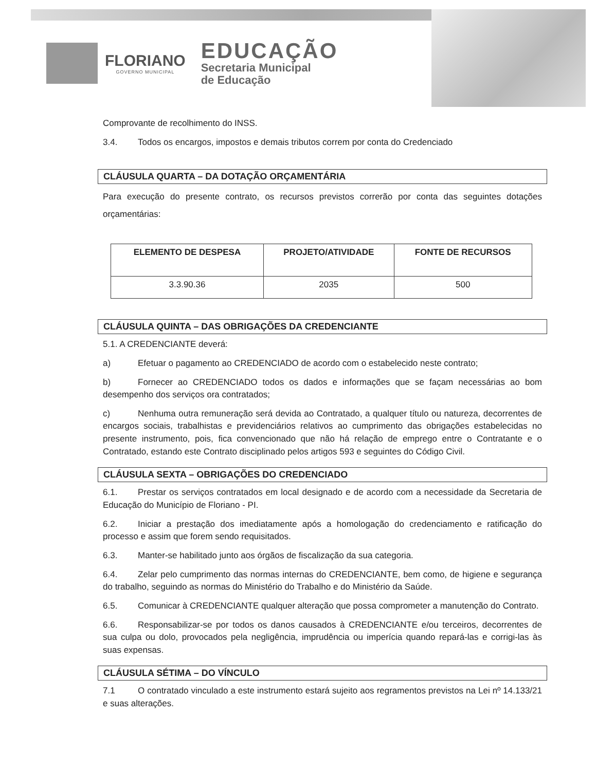FLORIANO
GOVERNO MUNICIPAL
EDUCAÇÃO
Secretaria Municipal
de Educação
Comprovante de recolhimento do INSS.
3.4. Todos os encargos, impostos e demais tributos correm por conta do Credenciado
CLÁUSULA QUARTA – DA DOTAÇÃO ORÇAMENTÁRIA
Para execução do presente contrato, os recursos previstos correrão por conta das seguintes dotações orçamentárias:
| ELEMENTO DE DESPESA | PROJETO/ATIVIDADE | FONTE DE RECURSOS |
| --- | --- | --- |
| 3.3.90.36 | 2035 | 500 |
CLÁUSULA QUINTA – DAS OBRIGAÇÕES DA CREDENCIANTE
5.1. A CREDENCIANTE deverá:
a) Efetuar o pagamento ao CREDENCIADO de acordo com o estabelecido neste contrato;
b) Fornecer ao CREDENCIADO todos os dados e informações que se façam necessárias ao bom desempenho dos serviços ora contratados;
c) Nenhuma outra remuneração será devida ao Contratado, a qualquer título ou natureza, decorrentes de encargos sociais, trabalhistas e previdenciários relativos ao cumprimento das obrigações estabelecidas no presente instrumento, pois, fica convencionado que não há relação de emprego entre o Contratante e o Contratado, estando este Contrato disciplinado pelos artigos 593 e seguintes do Código Civil.
CLÁUSULA SEXTA – OBRIGAÇÕES DO CREDENCIADO
6.1. Prestar os serviços contratados em local designado e de acordo com a necessidade da Secretaria de Educação do Município de Floriano - PI.
6.2. Iniciar a prestação dos imediatamente após a homologação do credenciamento e ratificação do processo e assim que forem sendo requisitados.
6.3. Manter-se habilitado junto aos órgãos de fiscalização da sua categoria.
6.4. Zelar pelo cumprimento das normas internas do CREDENCIANTE, bem como, de higiene e segurança do trabalho, seguindo as normas do Ministério do Trabalho e do Ministério da Saúde.
6.5. Comunicar à CREDENCIANTE qualquer alteração que possa comprometer a manutenção do Contrato.
6.6. Responsabilizar-se por todos os danos causados à CREDENCIANTE e/ou terceiros, decorrentes de sua culpa ou dolo, provocados pela negligência, imprudência ou imperícia quando repará-las e corrigi-las às suas expensas.
CLÁUSULA SÉTIMA – DO VÍNCULO
7.1 O contratado vinculado a este instrumento estará sujeito aos regramentos previstos na Lei nº 14.133/21 e suas alterações.